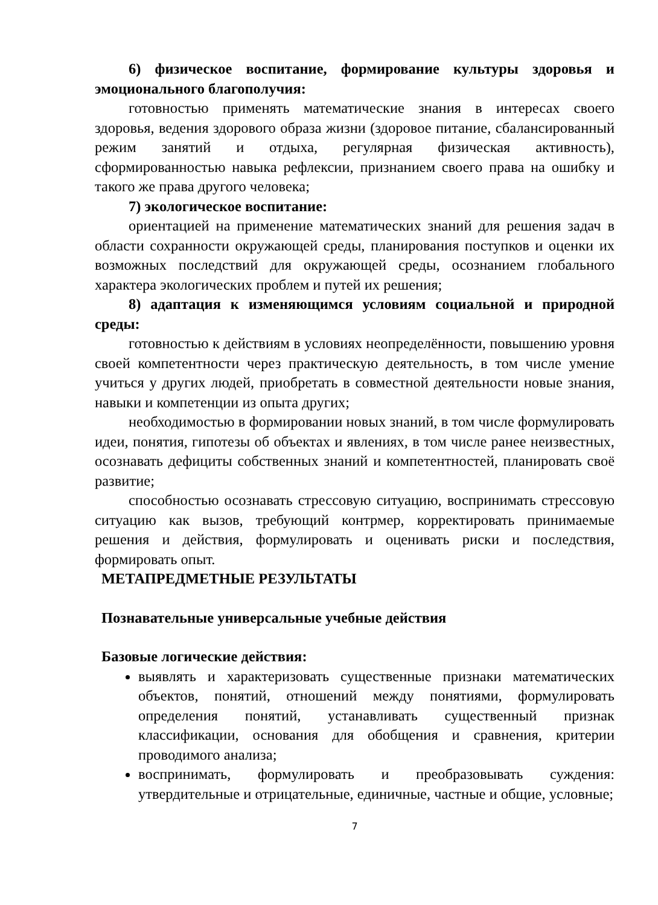6) физическое воспитание, формирование культуры здоровья и эмоционального благополучия:
готовностью применять математические знания в интересах своего здоровья, ведения здорового образа жизни (здоровое питание, сбалансированный режим занятий и отдыха, регулярная физическая активность), сформированностью навыка рефлексии, признанием своего права на ошибку и такого же права другого человека;
7) экологическое воспитание:
ориентацией на применение математических знаний для решения задач в области сохранности окружающей среды, планирования поступков и оценки их возможных последствий для окружающей среды, осознанием глобального характера экологических проблем и путей их решения;
8) адаптация к изменяющимся условиям социальной и природной среды:
готовностью к действиям в условиях неопределённости, повышению уровня своей компетентности через практическую деятельность, в том числе умение учиться у других людей, приобретать в совместной деятельности новые знания, навыки и компетенции из опыта других;
необходимостью в формировании новых знаний, в том числе формулировать идеи, понятия, гипотезы об объектах и явлениях, в том числе ранее неизвестных, осознавать дефициты собственных знаний и компетентностей, планировать своё развитие;
способностью осознавать стрессовую ситуацию, воспринимать стрессовую ситуацию как вызов, требующий контрмер, корректировать принимаемые решения и действия, формулировать и оценивать риски и последствия, формировать опыт.
МЕТАПРЕДМЕТНЫЕ РЕЗУЛЬТАТЫ
Познавательные универсальные учебные действия
Базовые логические действия:
выявлять и характеризовать существенные признаки математических объектов, понятий, отношений между понятиями, формулировать определения понятий, устанавливать существенный признак классификации, основания для обобщения и сравнения, критерии проводимого анализа;
воспринимать, формулировать и преобразовывать суждения: утвердительные и отрицательные, единичные, частные и общие, условные;
7